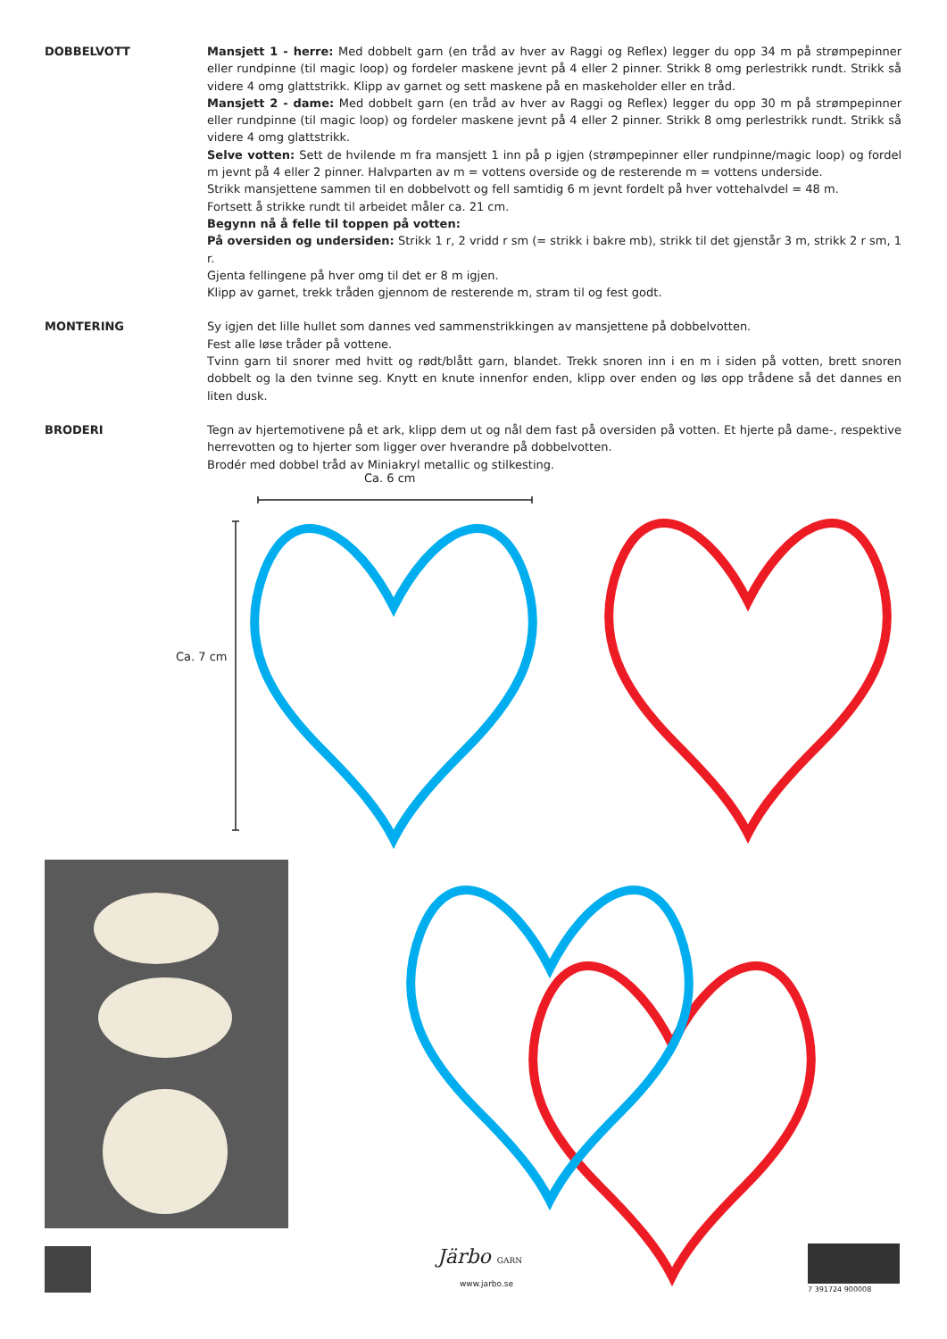DOBBELVOTT Mansjett 1 - herre: Med dobbelt garn (en tråd av hver av Raggi og Reflex) legger du opp 34 m på strømpepinner eller rundpinne (til magic loop) og fordeler maskene jevnt på 4 eller 2 pinner. Strikk 8 omg perlestrikk rundt. Strikk så videre 4 omg glattstrikk. Klipp av garnet og sett maskene på en maskeholder eller en tråd.
Mansjett 2 - dame: Med dobbelt garn (en tråd av hver av Raggi og Reflex) legger du opp 30 m på strømpepinner eller rundpinne (til magic loop) og fordeler maskene jevnt på 4 eller 2 pinner. Strikk 8 omg perlestrikk rundt. Strikk så videre 4 omg glattstrikk.
Selve votten: Sett de hvilende m fra mansjett 1 inn på p igjen (strømpepinner eller rundpinne/magic loop) og fordel m jevnt på 4 eller 2 pinner. Halvparten av m = vottens overside og de resterende m = vottens underside.
Strikk mansjettene sammen til en dobbelvott og fell samtidig 6 m jevnt fordelt på hver vottehalvdel = 48 m.
Fortsett å strikke rundt til arbeidet måler ca. 21 cm.
Begynn nå å felle til toppen på votten:
På oversiden og undersiden: Strikk 1 r, 2 vridd r sm (= strikk i bakre mb), strikk til det gjenstår 3 m, strikk 2 r sm, 1 r.
Gjenta fellingene på hver omg til det er 8 m igjen.
Klipp av garnet, trekk tråden gjennom de resterende m, stram til og fest godt.
MONTERING Sy igjen det lille hullet som dannes ved sammenstrikkingen av mansjettene på dobbelvotten.
Fest alle løse tråder på vottene.
Tvinn garn til snorer med hvitt og rødt/blått garn, blandet. Trekk snoren inn i en m i siden på votten, brett snoren dobbelt og la den tvinne seg. Knytt en knute innenfor enden, klipp over enden og løs opp trådene så det dannes en liten dusk.
BRODERI Tegn av hjertemotivene på et ark, klipp dem ut og nål dem fast på oversiden på votten. Et hjerte på dame-, respektive herrevotten og to hjerter som ligger over hverandre på dobbelvotten.
Brodér med dobbel tråd av Miniakryl metallic og stilkesting.
Ca. 6 cm
Ca. 7 cm
Järbo GARN
www.jarbo.se
7 391724 900008